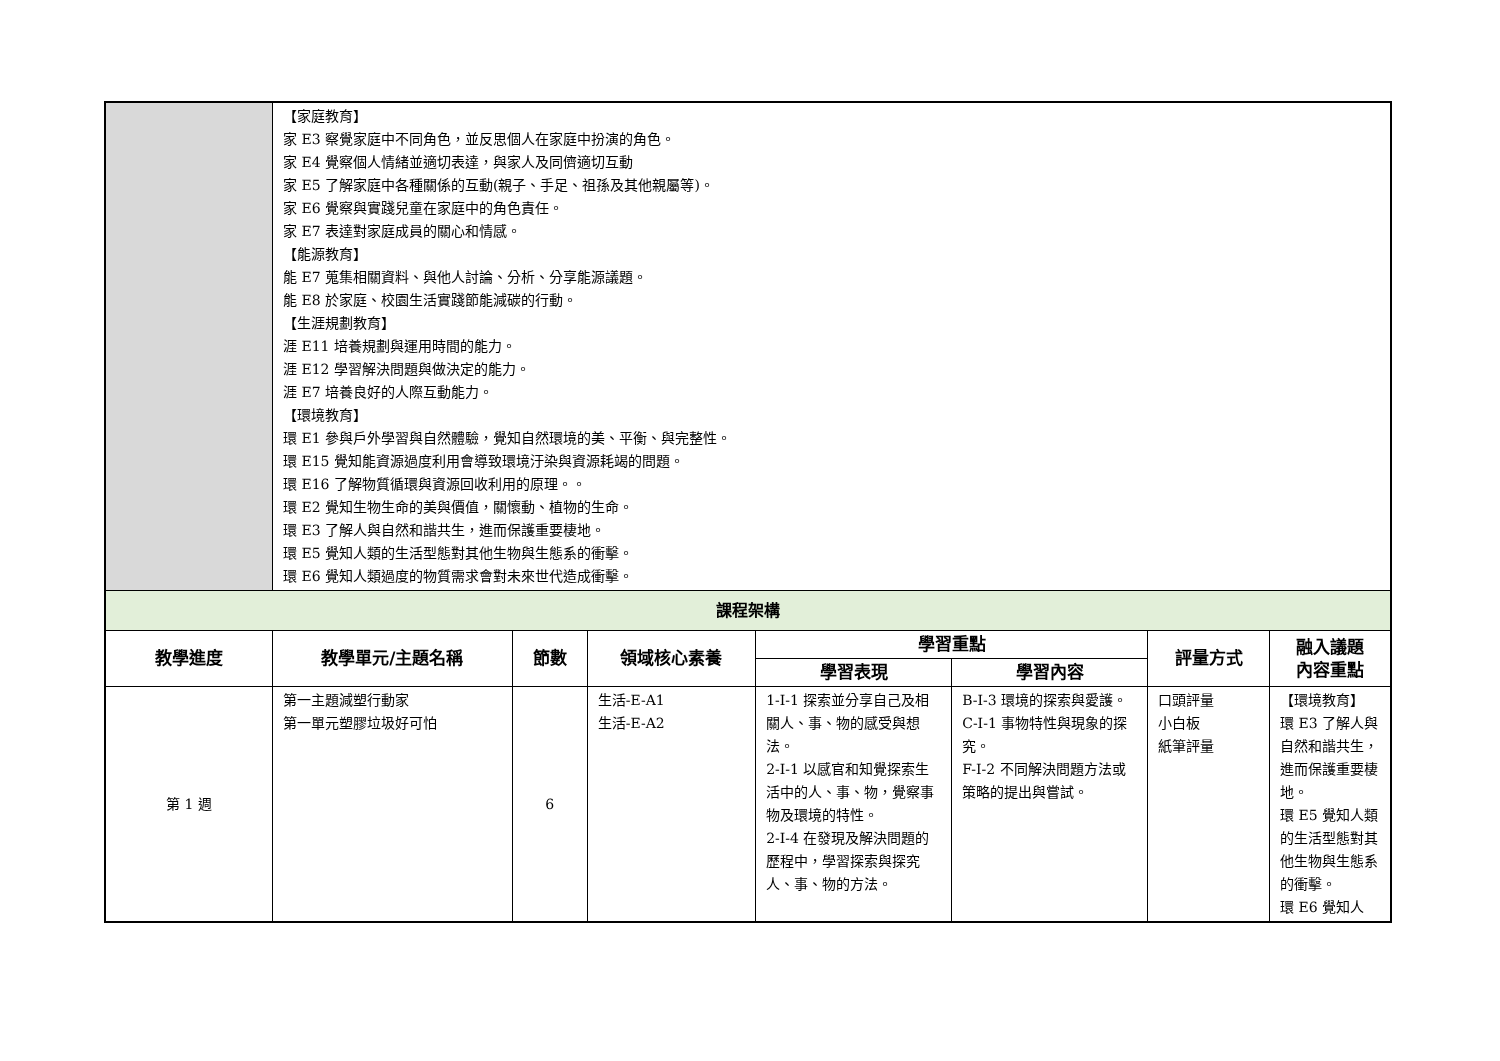| | 【家庭教育】 家 E3 察覺家庭中不同角色，並反思個人在家庭中扮演的角色。 家 E4 覺察個人情緒並適切表達，與家人及同儕適切互動 家 E5 了解家庭中各種關係的互動(親子、手足、祖孫及其他親屬等)。 家 E6 覺察與實踐兒童在家庭中的角色責任。 家 E7 表達對家庭成員的關心和情感。 【能源教育】 能 E7 蒐集相關資料、與他人討論、分析、分享能源議題。 能 E8 於家庭、校園生活實踐節能減碳的行動。 【生涯規劃教育】 涯 E11 培養規劃與運用時間的能力。 涯 E12 學習解決問題與做決定的能力。 涯 E7 培養良好的人際互動能力。 【環境教育】 環 E1 參與戶外學習與自然體驗，覺知自然環境的美、平衡、與完整性。 環 E15 覺知能資源過度利用會導致環境汙染與資源耗竭的問題。 環 E16 了解物質循環與資源回收利用的原理。。 環 E2 覺知生物生命的美與價值，關懷動、植物的生命。 環 E3 了解人與自然和諧共生，進而保護重要棲地。 環 E5 覺知人類的生活型態對其他生物與生態系的衝擊。 環 E6 覺知人類過度的物質需求會對未來世代造成衝擊。 | | | | | | |
| 課程架構 | | | | | | | |
| 教學進度 | 教學單元/主題名稱 | 節數 | 領域核心素養 | 學習重點 | | 評量方式 | 融入議題 內容重點 |
| | | | | 學習表現 | 學習內容 | | |
| 第 1 週 | 第一主題減塑行動家 第一單元塑膠垃圾好可怕 | 6 | 生活-E-A1 生活-E-A2 | 1-I-1 探索並分享自己及相關人、事、物的感受與想法。 2-I-1 以感官和知覺探索生活中的人、事、物，覺察事物及環境的特性。 2-I-4 在發現及解決問題的歷程中，學習探索與探究人、事、物的方法。 | B-I-3 環境的探索與愛護。 C-I-1 事物特性與現象的探究。 F-I-2 不同解決問題方法或策略的提出與嘗試。 | 口頭評量 小白板 紙筆評量 | 【環境教育】 環 E3 了解人與自然和諧共生，進而保護重要棲地。 環 E5 覺知人類的生活型態對其他生物與生態系的衝擊。 環 E6 覺知人 |